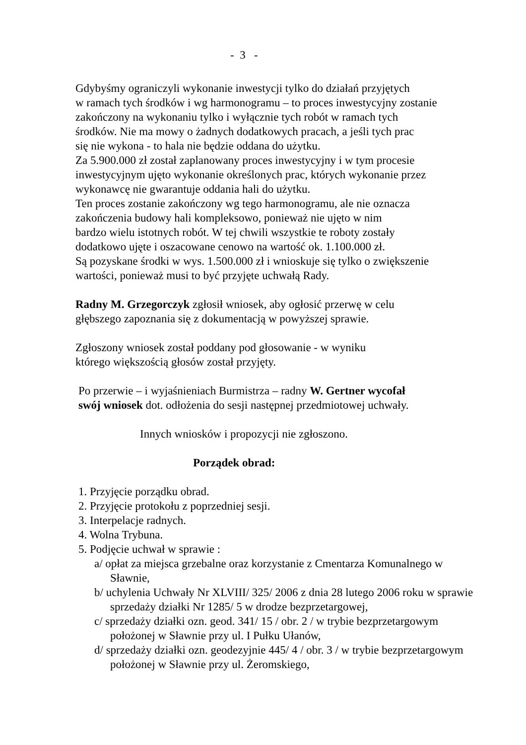- 3 -
Gdybyśmy ograniczyli wykonanie inwestycji tylko do działań przyjętych
w ramach tych środków i wg harmonogramu – to proces inwestycyjny zostanie
zakończony na wykonaniu tylko i wyłącznie tych robót w ramach tych
środków. Nie ma mowy o żadnych dodatkowych pracach, a jeśli tych prac
się nie wykona - to hala nie będzie oddana do użytku.
Za 5.900.000 zł został zaplanowany proces inwestycyjny i w tym procesie
inwestycyjnym ujęto wykonanie określonych prac, których wykonanie przez
wykonawcę nie gwarantuje oddania hali do użytku.
Ten proces zostanie zakończony wg tego harmonogramu, ale nie oznacza
zakończenia budowy hali kompleksowo, ponieważ nie ujęto w nim
bardzo wielu istotnych robót. W tej chwili wszystkie te roboty zostały
dodatkowo ujęte i oszacowane cenowo na wartość ok. 1.100.000 zł.
Są pozyskane środki w wys. 1.500.000 zł i wnioskuje się tylko o zwiększenie
wartości, ponieważ musi to być przyjęte uchwałą Rady.
Radny M. Grzegorczyk zgłosił wniosek, aby ogłosić przerwę w celu
głębszego zapoznania się z dokumentacją w powyższej sprawie.
Zgłoszony wniosek został poddany pod głosowanie - w wyniku
którego większością głosów został przyjęty.
Po przerwie – i wyjaśnieniach Burmistrza – radny W. Gertner wycofał
swój wniosek dot. odłożenia do sesji następnej przedmiotowej uchwały.
Innych wniosków i propozycji nie zgłoszono.
Porządek obrad:
1. Przyjęcie porządku obrad.
2. Przyjęcie protokołu z poprzedniej sesji.
3. Interpelacje radnych.
4. Wolna Trybuna.
5. Podjęcie uchwał w sprawie :
a/ opłat za miejsca grzebalne oraz korzystanie z Cmentarza Komunalnego w Sławnie,
b/ uchylenia Uchwały Nr XLVIII/ 325/ 2006 z dnia 28 lutego 2006 roku w sprawie sprzedaży działki Nr 1285/ 5 w drodze bezprzetargowej,
c/ sprzedaży działki ozn. geod. 341/ 15 / obr. 2 / w trybie bezprzetargowym położonej w Sławnie przy ul. I Pułku Ułanów,
d/ sprzedaży działki ozn. geodezyjnie 445/ 4 / obr. 3 / w trybie bezprzetargowym położonej w Sławnie przy ul. Żeromskiego,